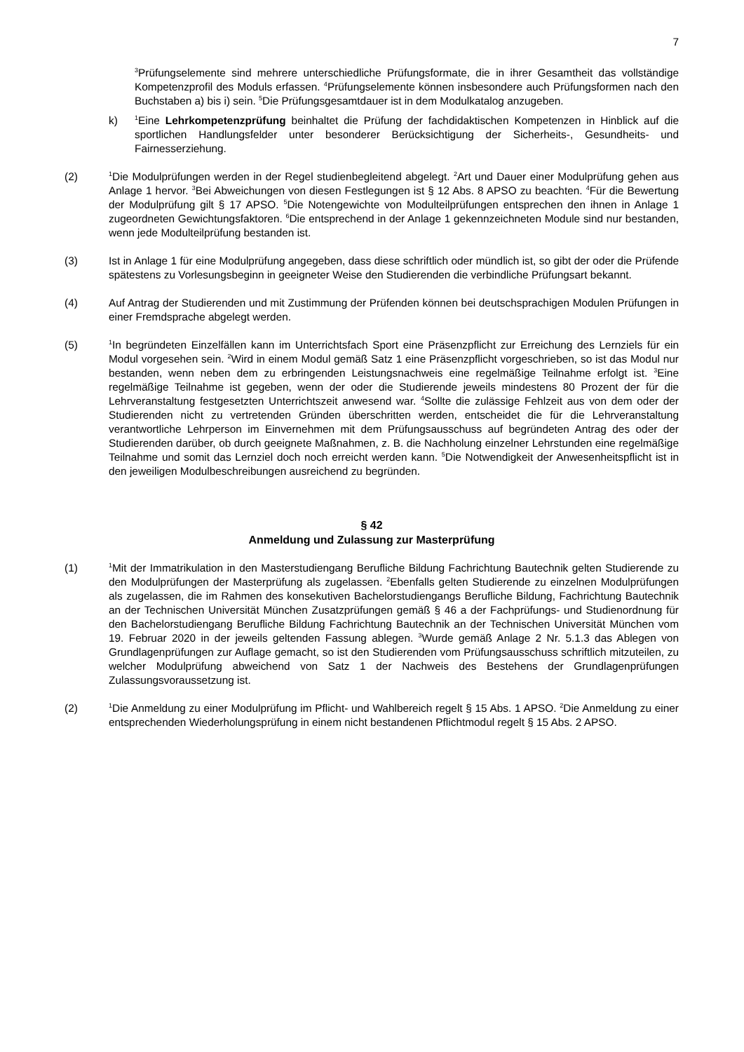7
<sup>3</sup> Prüfungselemente sind mehrere unterschiedliche Prüfungsformate, die in ihrer Gesamtheit das vollständige Kompetenzprofil des Moduls erfassen. <sup>4</sup>Prüfungselemente können insbesondere auch Prüfungsformen nach den Buchstaben a) bis i) sein. <sup>5</sup>Die Prüfungsgesamtdauer ist in dem Modulkatalog anzugeben.
k)
<sup>1</sup> Eine Lehrkompetenzprüfung beinhaltet die Prüfung der fachdidaktischen Kompetenzen in Hinblick auf die sportlichen Handlungsfelder unter besonderer Berücksichtigung der Sicherheits-, Gesundheits- und Fairnesserziehung.
(2)
<sup>1</sup> Die Modulprüfungen werden in der Regel studienbegleitend abgelegt. <sup>2</sup>Art und Dauer einer Modulprüfung gehen aus Anlage 1 hervor. <sup>3</sup>Bei Abweichungen von diesen Festlegungen ist § 12 Abs. 8 APSO zu beachten. <sup>4</sup>Für die Bewertung der Modulprüfung gilt § 17 APSO. <sup>5</sup>Die Notengewichte von Modulteilprüfungen entsprechen den ihnen in Anlage 1 zugeordneten Gewichtungsfaktoren. <sup>6</sup>Die entsprechend in der Anlage 1 gekennzeichneten Module sind nur bestanden, wenn jede Modulteilprüfung bestanden ist.
(3) Ist in Anlage 1 für eine Modulprüfung angegeben, dass diese schriftlich oder mündlich ist, so gibt der oder die Prüfende spätestens zu Vorlesungsbeginn in geeigneter Weise den Studierenden die verbindliche Prüfungsart bekannt.
(4) Auf Antrag der Studierenden und mit Zustimmung der Prüfenden können bei deutschsprachigen Modulen Prüfungen in einer Fremdsprache abgelegt werden.
(5)
<sup>1</sup> In begründeten Einzelfällen kann im Unterrichtsfach Sport eine Präsenzpflicht zur Erreichung des Lernziels für ein Modul vorgesehen sein. <sup>2</sup>Wird in einem Modul gemäß Satz 1 eine Präsenzpflicht vorgeschrieben, so ist das Modul nur bestanden, wenn neben dem zu erbringenden Leistungsnachweis eine regelmäßige Teilnahme erfolgt ist. <sup>3</sup>Eine regelmäßige Teilnahme ist gegeben, wenn der oder die Studierende jeweils mindestens 80 Prozent der für die Lehrveranstaltung festgesetzten Unterrichtszeit anwesend war. <sup>4</sup>Sollte die zulässige Fehlzeit aus von dem oder der Studierenden nicht zu vertretenden Gründen überschritten werden, entscheidet die für die Lehrveranstaltung verantwortliche Lehrperson im Einvernehmen mit dem Prüfungsausschuss auf begründeten Antrag des oder der Studierenden darüber, ob durch geeignete Maßnahmen, z. B. die Nachholung einzelner Lehrstunden eine regelmäßige Teilnahme und somit das Lernziel doch noch erreicht werden kann. <sup>5</sup>Die Notwendigkeit der Anwesenheitspflicht ist in den jeweiligen Modulbeschreibungen ausreichend zu begründen.
§ 42
Anmeldung und Zulassung zur Masterprüfung
(1)
<sup>1</sup> Mit der Immatrikulation in den Masterstudiengang Berufliche Bildung Fachrichtung Bautechnik gelten Studierende zu den Modulprüfungen der Masterprüfung als zugelassen. <sup>2</sup>Ebenfalls gelten Studierende zu einzelnen Modulprüfungen als zugelassen, die im Rahmen des konsekutiven Bachelorstudiengangs Berufliche Bildung, Fachrichtung Bautechnik an der Technischen Universität München Zusatzprüfungen gemäß § 46 a der Fachprüfungs- und Studienordnung für den Bachelorstudiengang Berufliche Bildung Fachrichtung Bautechnik an der Technischen Universität München vom 19. Februar 2020 in der jeweils geltenden Fassung ablegen. <sup>3</sup>Wurde gemäß Anlage 2 Nr. 5.1.3 das Ablegen von Grundlagenprüfungen zur Auflage gemacht, so ist den Studierenden vom Prüfungsausschuss schriftlich mitzuteilen, zu welcher Modulprüfung abweichend von Satz 1 der Nachweis des Bestehens der Grundlagenprüfungen Zulassungsvoraussetzung ist.
(2)
<sup>1</sup> Die Anmeldung zu einer Modulprüfung im Pflicht- und Wahlbereich regelt § 15 Abs. 1 APSO. <sup>2</sup>Die Anmeldung zu einer entsprechenden Wiederholungsprüfung in einem nicht bestandenen Pflichtmodul regelt § 15 Abs. 2 APSO.